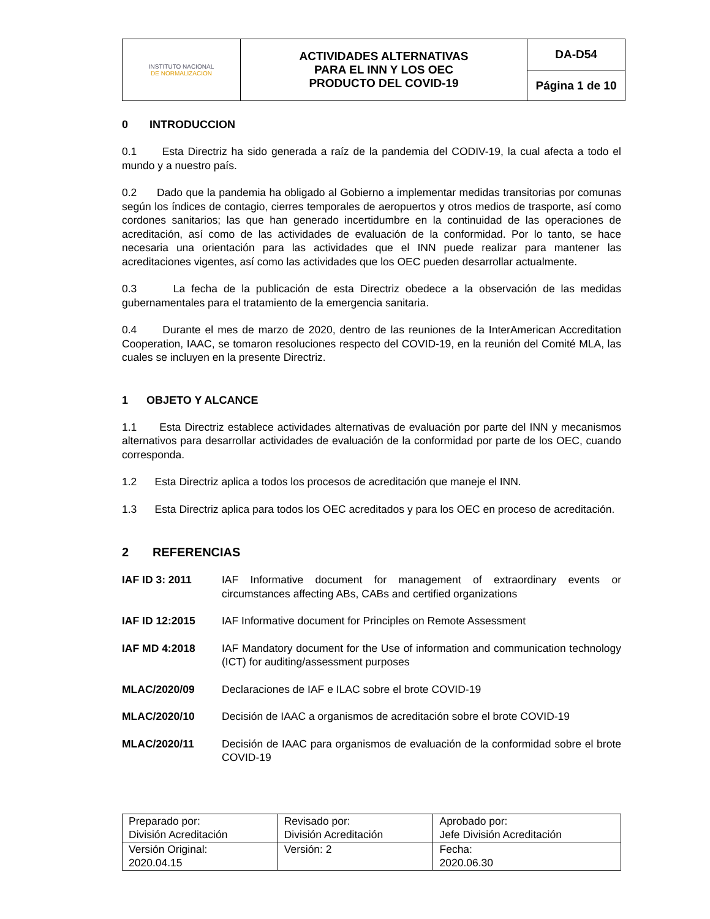| INSTITUTO NACIONAL DE NORMALIZACION | ACTIVIDADES ALTERNATIVAS PARA EL INN Y LOS OEC PRODUCTO DEL COVID-19 | DA-D54 |
| | | Página 1 de 10 |
0 INTRODUCCION
0.1 Esta Directriz ha sido generada a raíz de la pandemia del CODIV-19, la cual afecta a todo el mundo y a nuestro país.
0.2 Dado que la pandemia ha obligado al Gobierno a implementar medidas transitorias por comunas según los índices de contagio, cierres temporales de aeropuertos y otros medios de trasporte, así como cordones sanitarios; las que han generado incertidumbre en la continuidad de las operaciones de acreditación, así como de las actividades de evaluación de la conformidad. Por lo tanto, se hace necesaria una orientación para las actividades que el INN puede realizar para mantener las acreditaciones vigentes, así como las actividades que los OEC pueden desarrollar actualmente.
0.3 La fecha de la publicación de esta Directriz obedece a la observación de las medidas gubernamentales para el tratamiento de la emergencia sanitaria.
0.4 Durante el mes de marzo de 2020, dentro de las reuniones de la InterAmerican Accreditation Cooperation, IAAC, se tomaron resoluciones respecto del COVID-19, en la reunión del Comité MLA, las cuales se incluyen en la presente Directriz.
1 OBJETO Y ALCANCE
1.1 Esta Directriz establece actividades alternativas de evaluación por parte del INN y mecanismos alternativos para desarrollar actividades de evaluación de la conformidad por parte de los OEC, cuando corresponda.
1.2 Esta Directriz aplica a todos los procesos de acreditación que maneje el INN.
1.3 Esta Directriz aplica para todos los OEC acreditados y para los OEC en proceso de acreditación.
2 REFERENCIAS
IAF ID 3: 2011 IAF Informative document for management of extraordinary events or circumstances affecting ABs, CABs and certified organizations
IAF ID 12:2015 IAF Informative document for Principles on Remote Assessment
IAF MD 4:2018 IAF Mandatory document for the Use of information and communication technology (ICT) for auditing/assessment purposes
MLAC/2020/09 Declaraciones de IAF e ILAC sobre el brote COVID-19
MLAC/2020/10 Decisión de IAAC a organismos de acreditación sobre el brote COVID-19
MLAC/2020/11 Decisión de IAAC para organismos de evaluación de la conformidad sobre el brote COVID-19
| Preparado por: División Acreditación | Revisado por: División Acreditación | Aprobado por: Jefe División Acreditación |
| Versión Original: 2020.04.15 | Versión: 2 | Fecha: 2020.06.30 |